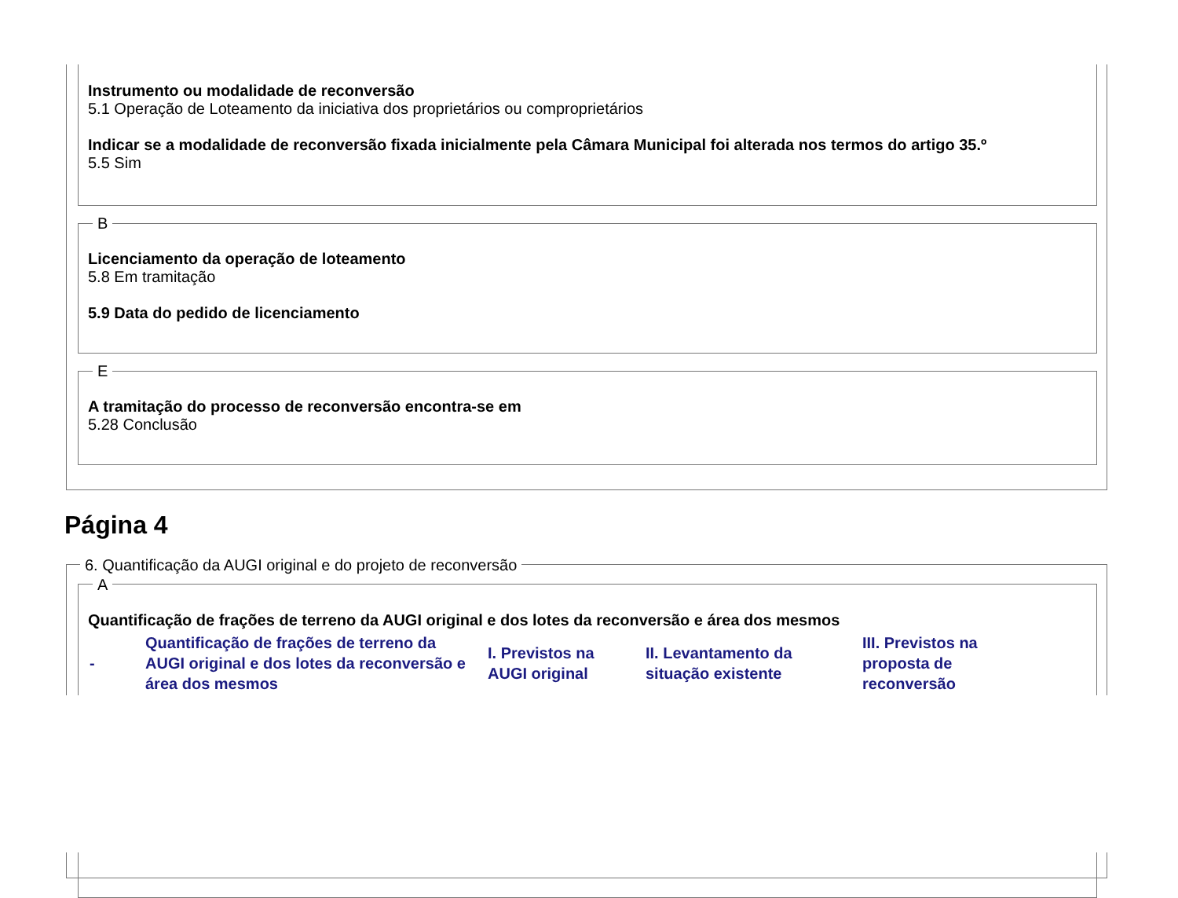Instrumento ou modalidade de reconversão
5.1 Operação de Loteamento da iniciativa dos proprietários ou comproprietários
Indicar se a modalidade de reconversão fixada inicialmente pela Câmara Municipal foi alterada nos termos do artigo 35.º
5.5 Sim
B
Licenciamento da operação de loteamento
5.8 Em tramitação
5.9 Data do pedido de licenciamento
E
A tramitação do processo de reconversão encontra-se em
5.28 Conclusão
Página 4
6. Quantificação da AUGI original e do projeto de reconversão
A
Quantificação de frações de terreno da AUGI original e dos lotes da reconversão e área dos mesmos
| - | Quantificação de frações de terreno da AUGI original e dos lotes da reconversão e área dos mesmos | I. Previstos na AUGI original | II. Levantamento da situação existente | III. Previstos na proposta de reconversão |
| --- | --- | --- | --- | --- |